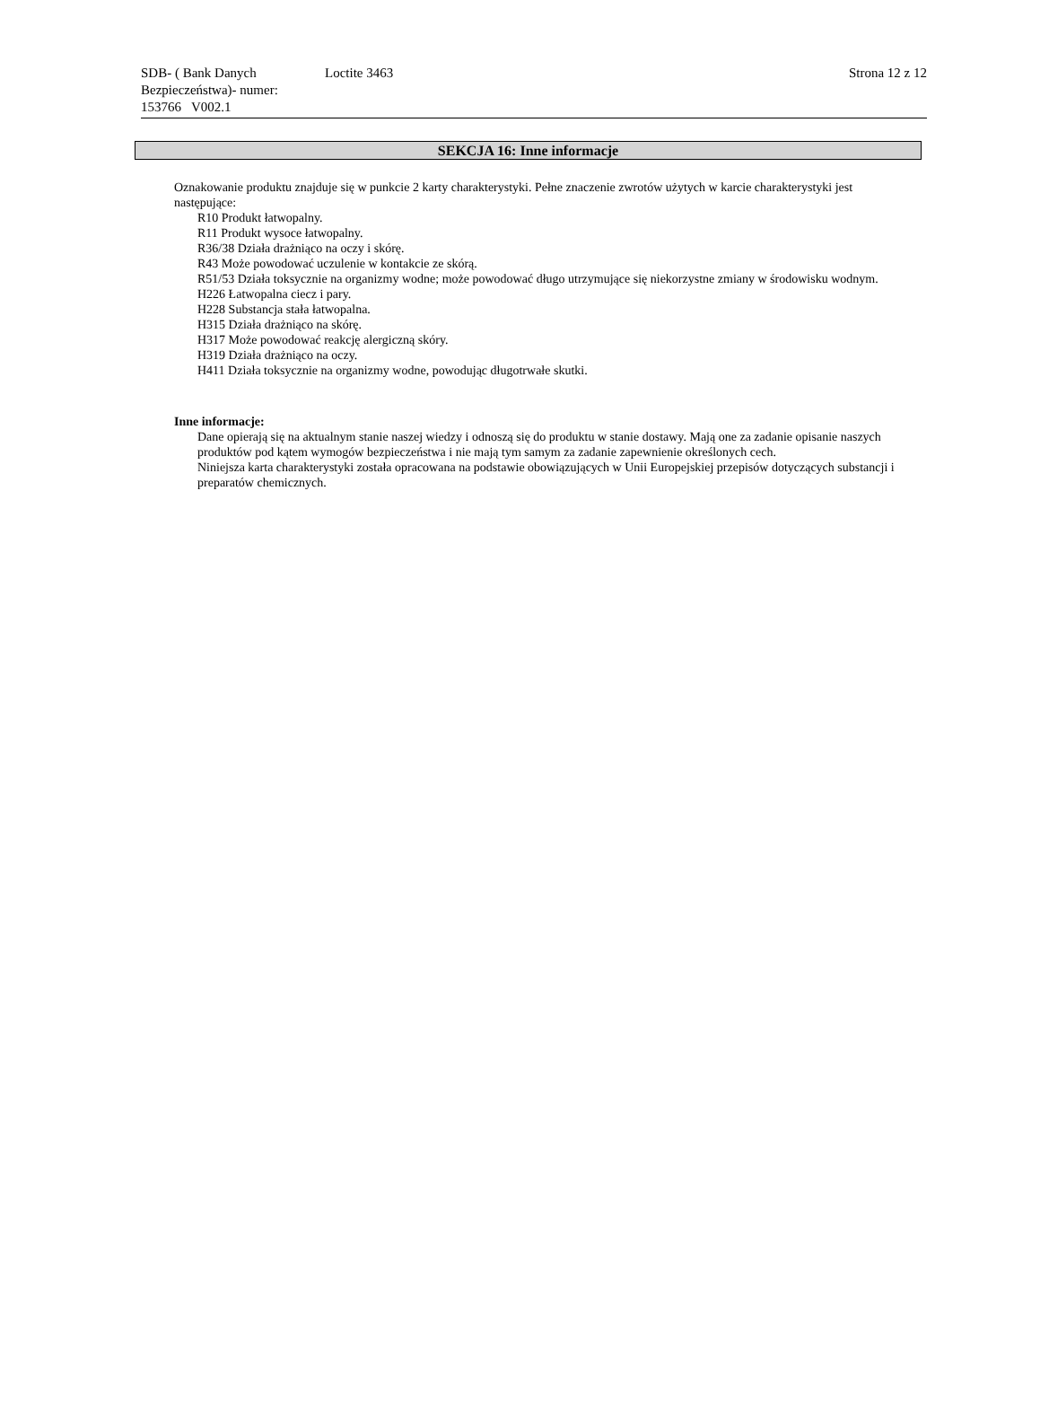SDB- ( Bank Danych Bezpieczeństwa)- numer:
153766 V002.1
Loctite 3463 Strona 12 z 12
SEKCJA 16: Inne informacje
Oznakowanie produktu znajduje się w punkcie 2 karty charakterystyki. Pełne znaczenie zwrotów użytych w karcie charakterystyki jest następujące:
R10 Produkt łatwopalny.
R11 Produkt wysoce łatwopalny.
R36/38 Działa drażniąco na oczy i skórę.
R43 Może powodować uczulenie w kontakcie ze skórą.
R51/53 Działa toksycznie na organizmy wodne; może powodować długo utrzymujące się niekorzystne zmiany w środowisku wodnym.
H226 Łatwopalna ciecz i pary.
H228 Substancja stała łatwopalna.
H315 Działa drażniąco na skórę.
H317 Może powodować reakcję alergiczną skóry.
H319 Działa drażniąco na oczy.
H411 Działa toksycznie na organizmy wodne, powodując długotrwałe skutki.
Inne informacje:
Dane opierają się na aktualnym stanie naszej wiedzy i odnoszą się do produktu w stanie dostawy. Mają one za zadanie opisanie naszych produktów pod kątem wymogów bezpieczeństwa i nie mają tym samym za zadanie zapewnienie określonych cech.
Niniejsza karta charakterystyki została opracowana na podstawie obowiązujących w Unii Europejskiej przepisów dotyczących substancji i preparatów chemicznych.